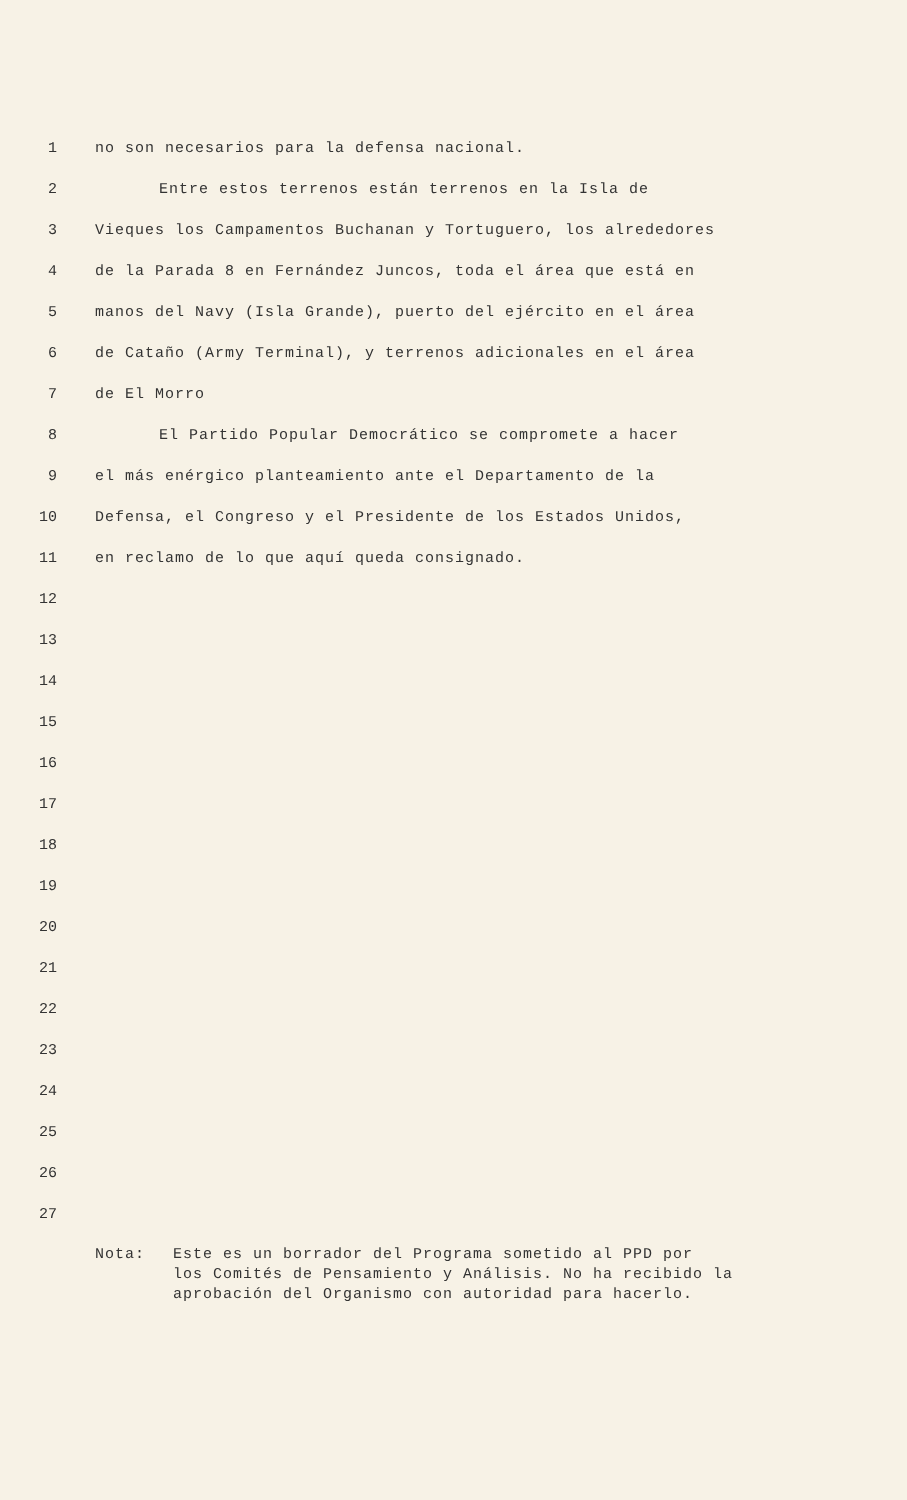1 no son necesarios para la defensa nacional.
2 Entre estos terrenos están terrenos en la Isla de
3 Vieques los Campamentos Buchanan y Tortuguero, los alrededores
4 de la Parada 8 en Fernández Juncos, toda el área que está en
5 manos del Navy (Isla Grande), puerto del ejército en el área
6 de Cataño (Army Terminal), y terrenos adicionales en el área
7 de El Morro
8 El Partido Popular Democrático se compromete a hacer
9 el más enérgico planteamiento ante el Departamento de la
10 Defensa, el Congreso y el Presidente de los Estados Unidos,
11 en reclamo de lo que aquí queda consignado.
12
13
14
15
16
17
18
19
20
21
22
23
24
25
26
27
Nota: Este es un borrador del Programa sometido al PPD por
los Comités de Pensamiento y Análisis. No ha recibido la
aprobación del Organismo con autoridad para hacerlo.